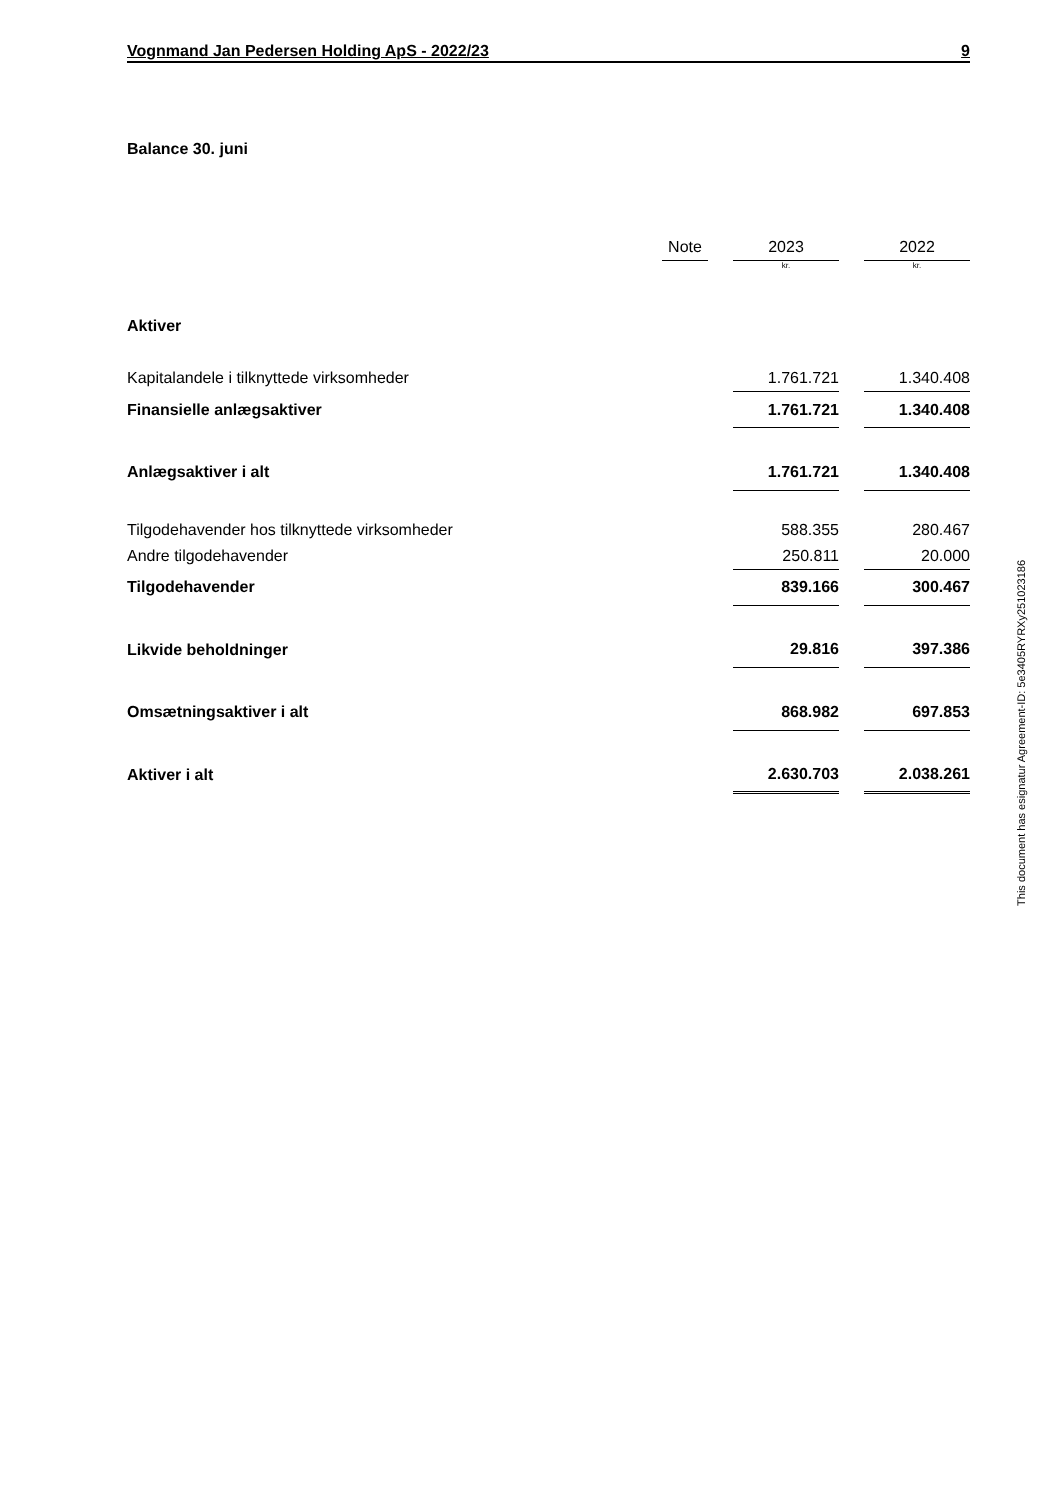Vognmand Jan Pedersen Holding ApS - 2022/23 9
Balance 30. juni
| | Note | | 2023 | | 2022 |
| --- | --- | --- | --- | --- | --- |
| | | | kr. | | kr. |
| Aktiver | | | | | |
| Kapitalandele i tilknyttede virksomheder | | | 1.761.721 | | 1.340.408 |
| Finansielle anlægsaktiver | | | 1.761.721 | | 1.340.408 |
| Anlægsaktiver i alt | | | 1.761.721 | | 1.340.408 |
| Tilgodehavender hos tilknyttede virksomheder | | | 588.355 | | 280.467 |
| Andre tilgodehavender | | | 250.811 | | 20.000 |
| Tilgodehavender | | | 839.166 | | 300.467 |
| Likvide beholdninger | | | 29.816 | | 397.386 |
| Omsætningsaktiver i alt | | | 868.982 | | 697.853 |
| Aktiver i alt | | | 2.630.703 | | 2.038.261 |
This document has esignatur Agreement-ID: 5e3405RYRXy251023186